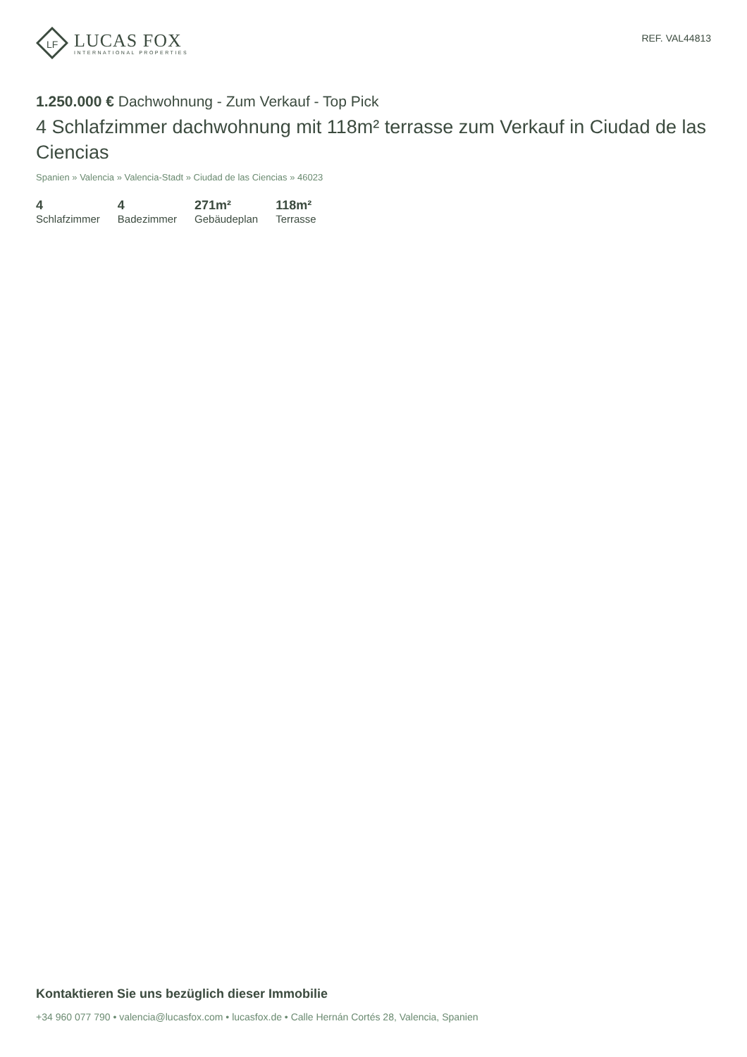LF
LUCAS FOX
INTERNATIONAL PROPERTIES
REF. VAL44813
1.250.000 € Dachwohnung - Zum Verkauf - Top Pick
4 Schlafzimmer dachwohnung mit 118m² terrasse zum Verkauf in Ciudad de las Ciencias
Spanien » Valencia » Valencia-Stadt » Ciudad de las Ciencias » 46023
4
Schlafzimmer
4
Badezimmer
271m²
Gebäudeplan
118m²
Terrasse
Kontaktieren Sie uns bezüglich dieser Immobilie
+34 960 077 790 • valencia@lucasfox.com • lucasfox.de • Calle Hernán Cortés 28, Valencia, Spanien